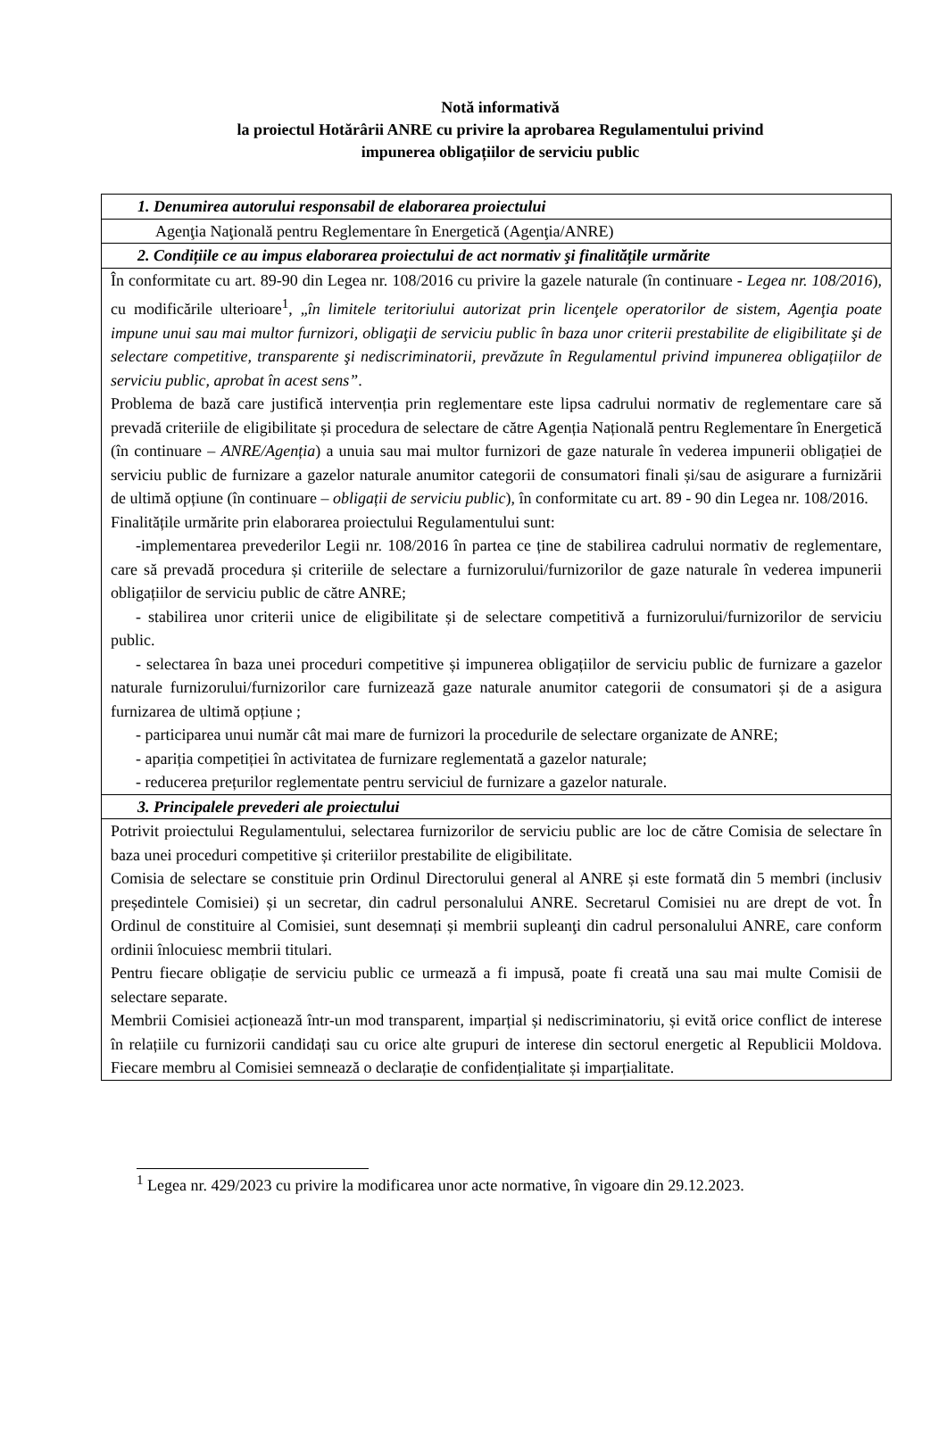Notă informativă
la proiectul Hotărârii ANRE cu privire la aprobarea Regulamentului privind
impunerea obligațiilor de serviciu public
| 1. Denumirea autorului responsabil de elaborarea proiectului |
| Agenţia Naţională pentru Reglementare în Energetică (Agenţia/ANRE) |
| 2. Condițiile ce au impus elaborarea proiectului de act normativ şi finalitățile urmărite |
| În conformitate cu art. 89-90 din Legea nr. 108/2016 cu privire la gazele naturale (în continuare - Legea nr. 108/2016 ), cu modificările ulterioare<sup>1</sup>, „ în limitele teritoriului autorizat prin licenţele operatorilor de sistem, Agenţia poate impune unui sau mai multor furnizori, obligaţii de serviciu public în baza unor criterii prestabilite de eligibilitate şi de selectare competitive, transparente şi nediscriminatorii, prevăzute în Regulamentul privind impunerea obligațiilor de serviciu public, aprobat în acest sens” . Problema de bază care justifică intervenția prin reglementare este lipsa cadrului normativ de reglementare care să prevadă criteriile de eligibilitate și procedura de selectare de către Agenția Națională pentru Reglementare în Energetică (în continuare – ANRE/Agenția ) a unuia sau mai multor furnizori de gaze naturale în vederea impunerii obligației de serviciu public de furnizare a gazelor naturale anumitor categorii de consumatori finali și/sau de asigurare a furnizării de ultimă opțiune (în continuare – obligații de serviciu public ), în conformitate cu art. 89 - 90 din Legea nr. 108/2016. Finalitățile urmărite prin elaborarea proiectului Regulamentului sunt: -implementarea prevederilor Legii nr. 108/2016 în partea ce ține de stabilirea cadrului normativ de reglementare, care să prevadă procedura și criteriile de selectare a furnizorului/furnizorilor de gaze naturale în vederea impunerii obligațiilor de serviciu public de către ANRE; - stabilirea unor criterii unice de eligibilitate și de selectare competitivă a furnizorului/furnizorilor de serviciu public. - selectarea în baza unei proceduri competitive și impunerea obligațiilor de serviciu public de furnizare a gazelor naturale furnizorului/furnizorilor care furnizează gaze naturale anumitor categorii de consumatori și de a asigura furnizarea de ultimă opțiune ; - participarea unui număr cât mai mare de furnizori la procedurile de selectare organizate de ANRE; - apariția competiției în activitatea de furnizare reglementată a gazelor naturale; - reducerea prețurilor reglementate pentru serviciul de furnizare a gazelor naturale. |
| 3. Principalele prevederi ale proiectului |
| Potrivit proiectului Regulamentului, selectarea furnizorilor de serviciu public are loc de către Comisia de selectare în baza unei proceduri competitive și criteriilor prestabilite de eligibilitate. Comisia de selectare se constituie prin Ordinul Directorului general al ANRE și este formată din 5 membri (inclusiv președintele Comisiei) și un secretar, din cadrul personalului ANRE. Secretarul Comisiei nu are drept de vot. În Ordinul de constituire al Comisiei, sunt desemnați și membrii supleanţi din cadrul personalului ANRE, care conform ordinii înlocuiesc membrii titulari. Pentru fiecare obligație de serviciu public ce urmează a fi impusă, poate fi creată una sau mai multe Comisii de selectare separate. Membrii Comisiei acționează într-un mod transparent, imparțial și nediscriminatoriu, și evită orice conflict de interese în relațiile cu furnizorii candidați sau cu orice alte grupuri de interese din sectorul energetic al Republicii Moldova. Fiecare membru al Comisiei semnează o declarație de confidențialitate și imparțialitate. |
<sup>1</sup> Legea nr. 429/2023 cu privire la modificarea unor acte normative, în vigoare din 29.12.2023.